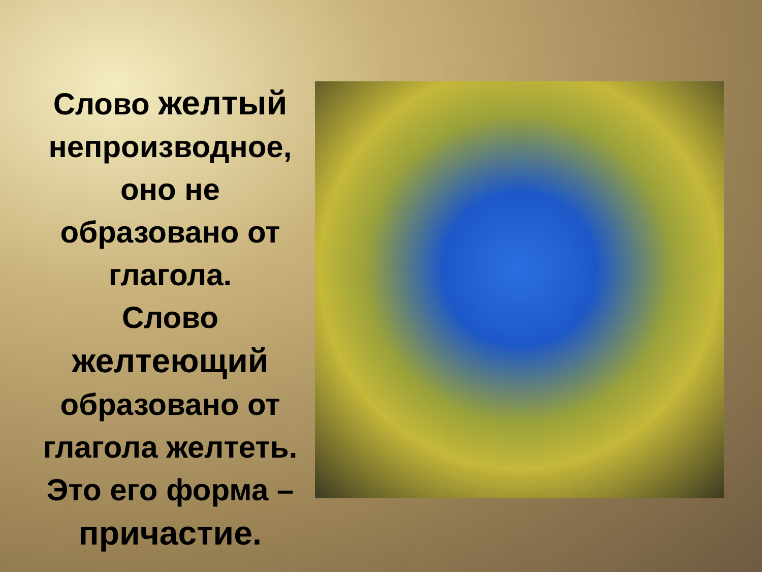Слово желтый
непроизводное,
оно не
образовано от
глагола.
Слово
желтеющий
образовано от
глагола желтеть.
Это его форма –
причастие.